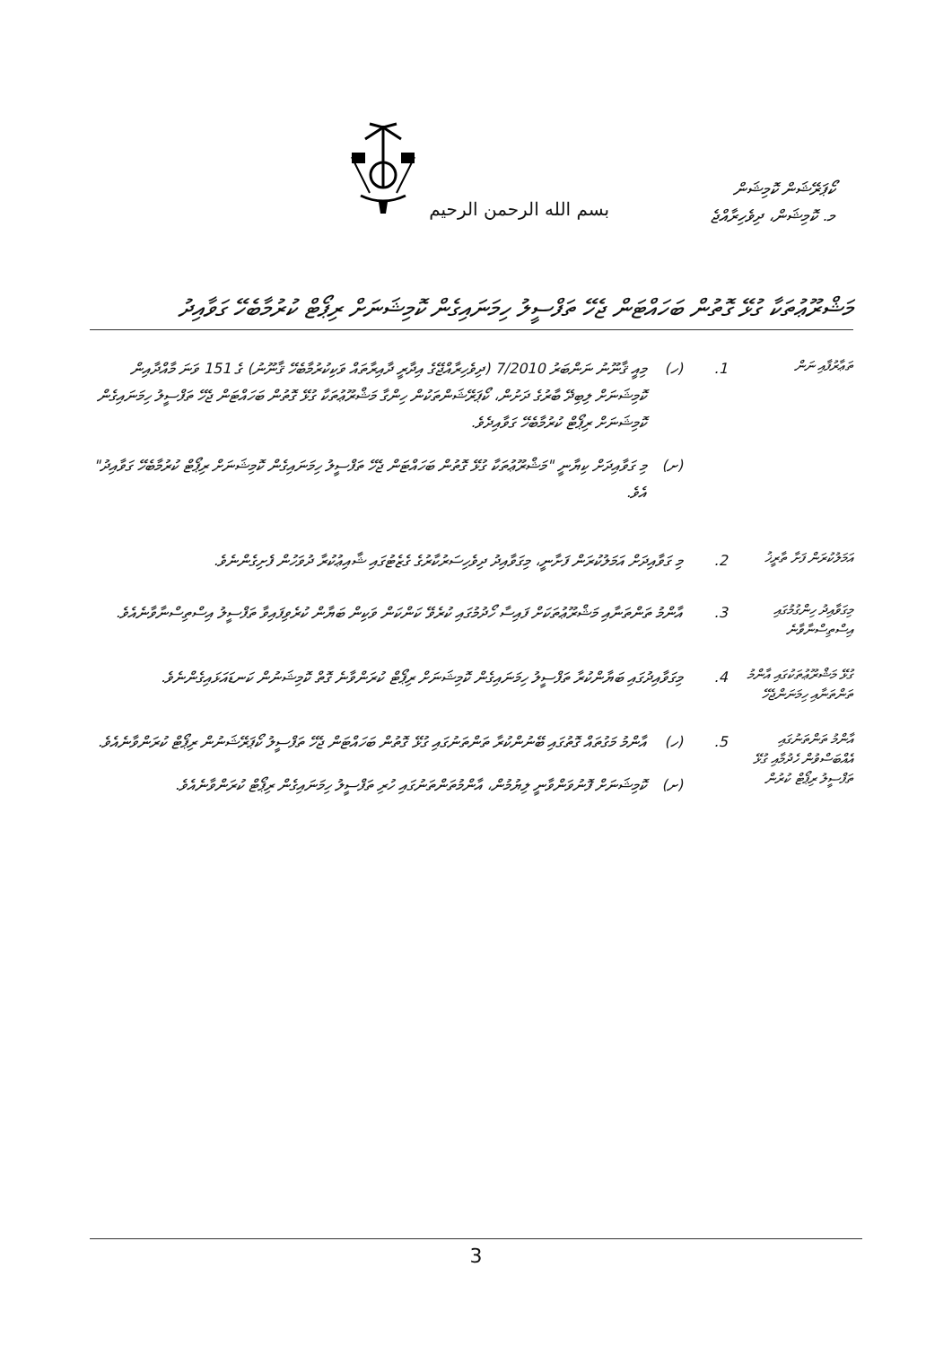بسم الله الرحمن الرحيم
ކޯޕަރޭޝަން ކޮމިޝަން
މ. ކޮމިޝަން، ދިވެހިރާއްޖެ
މަޝްރޫޢުތަކާ ގުޅޭ ގޮތުން ބަހައްޓަން ޖެހޭ ތަފްސީލު ހިމަނައިގެން ކޮމިޝަނަށް ރިޕޯޓް ކުރުމާބެހޭ ގަވާއިދު
ތަޢާރުފާއި ނަން
1. (ހ) މިއީ ޤާނޫނު ނަންބަރު 7/2010 (ދިވެހިރާއްޖޭގެ އިދާރީ ދާއިރާތައް ވަކިކުރުމާބެހޭ ޤާނޫނު) ގެ 151 ވަނަ މާއްދާއިން ކޮމިޝަނަށް ލިބިދޭ ބާރުގެ ދަށުން، ކޯޕަރޭޝަންތަކުން ހިންގާ މަޝްރޫޢުތަކާ ގުޅޭ ގޮތުން ބަހައްޓަން ޖެހޭ ތަފްސީލު ހިމަނައިގެން ކޮމިޝަނަށް ރިޕޯޓް ކުރުމާބެހޭ ގަވާއިދެވެ.
(ށ) މި ގަވާއިދަށް ކިޔާނީ "މަޝްރޫޢުތަކާ ގުޅޭ ގޮތުން ބަހައްޓަން ޖެހޭ ތަފްސީލު ހިމަނައިގެން ކޮމިޝަނަށް ރިޕޯޓް ކުރުމާބެހޭ ގަވާއިދު" އެވެ.
އަމަލުކުރަން ފަށާ ތާރީޚު
2. މި ގަވާއިދަށް އަމަލުކުރަން ފަށާނީ، މިގަވާއިދު ދިވެހިސަރުކާރުގެ ގެޒެޓުގައި ޝާއިޢުކުރާ ދުވަހުން ފެށިގެންނެވެ.
މިގަވާއިދު ހިންގުމުގައި އިސްތިސްނާވާނެ
3. އާންމު ތަންތަނާއި މަޝްރޫޢުތަކަށް ފައިސާ ހޯދުމުގައި ކުރެވޭ ކަންކަން ވަކިން ބަޔާން ކުރެވިފައިވާ ތަފްސީލު އިސްތިސްނާވާނެއެވެ.
ގުޅޭ މަޝްރޫޢުތަކުގައި އާންމު ތަންތަނާއި ހިމަނަންޖެހޭ
4. މިގަވާއިދުގައި ބަޔާންކުރާ ތަފްސީލު ހިމަނައިގެން ކޮމިޝަނަށް ރިޕޯޓް ކުރަންވާނެ ގޮތް ކޮމިޝަނުން ކަނޑައަޅައިގެންނެވެ.
އާންމު ތަންތަނުގައި އެއްބަސްވުން ހެދުމާއި ގުޅޭ ތަފްސީލު ރިޕޯޓް ކުރުން
5. (ހ) އާންމު މަގުތައް ގޮތުގައި ބޭނުންކުރާ ތަންތަނުގައި ގުޅޭ ގޮތުން ބަހައްޓަން ޖެހޭ ތަފްސީލު ކޯޕަރޭޝަނުން ރިޕޯޓް ކުރަންވާނެއެވެ.
(ށ) ކޮމިޝަނަށް ފޮނުވަންވާނީ ލިޔުމުން، އާންމުތަންތަނުގައި ހުރި ތަފްސީލު ހިމަނައިގެން ރިޕޯޓް ކުރަންވާނެއެވެ.
3